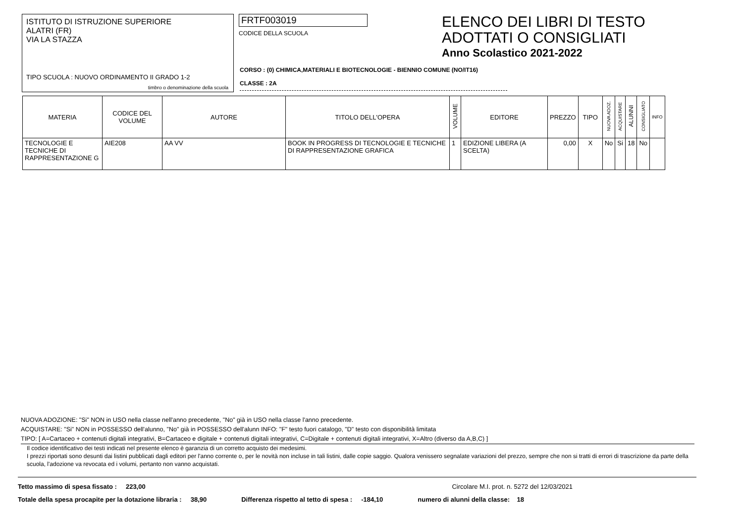ISTITUTO DI ISTRUZIONE SUPERIORE
ALATRI (FR)
VIA LA STAZZA
TIPO SCUOLA : NUOVO ORDINAMENTO II GRADO 1-2
timbro o denominazione della scuola
FRTF003019
CODICE DELLA SCUOLA
ELENCO DEI LIBRI DI TESTO
ADOTTATI O CONSIGLIATI
Anno Scolastico 2021-2022
CORSO : (0) CHIMICA,MATERIALI E BIOTECNOLOGIE - BIENNIO COMUNE (NO/IT16)
CLASSE : 2A
| MATERIA | CODICE DEL VOLUME | AUTORE | TITOLO DELL'OPERA | VOLUME | EDITORE | PREZZO | TIPO | NUOVA ADOZ. | ACQUISTARE | ALUNNI | CONSIGLIATO | INFO |
| --- | --- | --- | --- | --- | --- | --- | --- | --- | --- | --- | --- | --- |
| TECNOLOGIE E TECNICHE DI RAPPRESENTAZIONE G | AIE208 | AA VV | BOOK IN PROGRESS DI TECNOLOGIE E TECNICHE DI RAPPRESENTAZIONE GRAFICA | 1 | EDIZIONE LIBERA (A SCELTA) | 0,00 | X | No | Si | 18 | No | |
NUOVA ADOZIONE: "Si" NON in USO nella classe nell'anno precedente, "No" già in USO nella classe l'anno precedente.
ACQUISTARE: "Si" NON in POSSESSO dell'alunno, "No" già in POSSESSO dell'alunn INFO: "F" testo fuori catalogo, "D" testo con disponibilità limitata
TIPO: [ A=Cartaceo + contenuti digitali integrativi, B=Cartaceo e digitale + contenuti digitali integrativi, C=Digitale + contenuti digitali integrativi, X=Altro (diverso da A,B,C) ]
Il codice identificativo dei testi indicati nel presente elenco è garanzia di un corretto acquisto dei medesimi.
I prezzi riportati sono desunti dai listini pubblicati dagli editori per l'anno corrente o, per le novità non incluse in tali listini, dalle copie saggio. Qualora venissero segnalate variazioni del prezzo, sempre che non si tratti di errori di trascrizione da parte della scuola, l'adozione va revocata ed i volumi, pertanto non vanno acquistati.
Tetto massimo di spesa fissato : 223,00 Circolare M.I. prot. n. 5272 del 12/03/2021
Totale della spesa procapite per la dotazione libraria : 38,90 Differenza rispetto al tetto di spesa : -184,10 numero di alunni della classe: 18